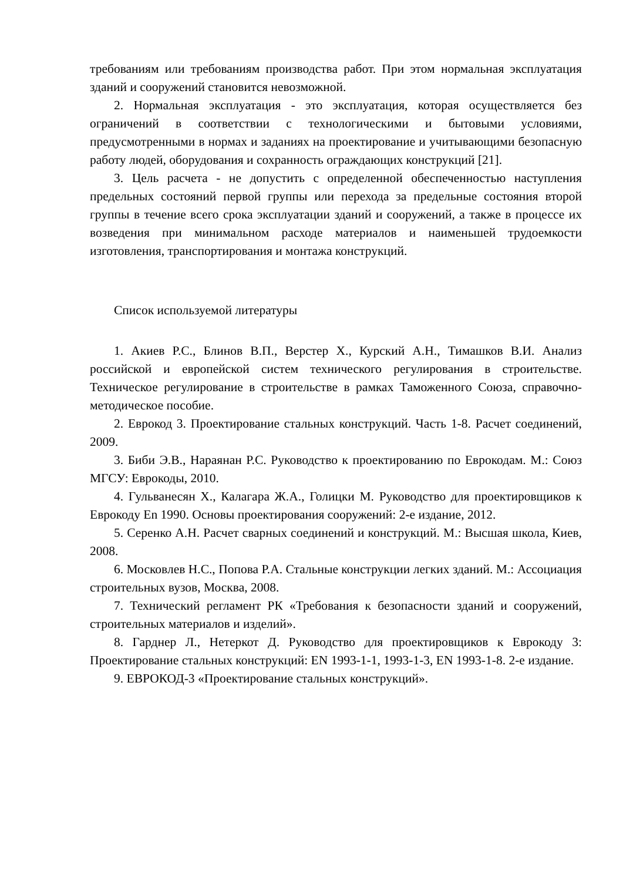требованиям или требованиям производства работ. При этом нормальная эксплуатация зданий и сооружений становится невозможной.
2. Нормальная эксплуатация - это эксплуатация, которая осуществляется без ограничений в соответствии с технологическими и бытовыми условиями, предусмотренными в нормах и заданиях на проектирование и учитывающими безопасную работу людей, оборудования и сохранность ограждающих конструкций [21].
3. Цель расчета - не допустить с определенной обеспеченностью наступления предельных состояний первой группы или перехода за предельные состояния второй группы в течение всего срока эксплуатации зданий и сооружений, а также в процессе их возведения при минимальном расходе материалов и наименьшей трудоемкости изготовления, транспортирования и монтажа конструкций.
Список используемой литературы
1. Акиев Р.С., Блинов В.П., Верстер Х., Курский А.Н., Тимашков В.И. Анализ российской и европейской систем технического регулирования в строительстве. Техническое регулирование в строительстве в рамках Таможенного Союза, справочно-методическое пособие.
2. Еврокод 3. Проектирование стальных конструкций. Часть 1-8. Расчет соединений, 2009.
3. Биби Э.В., Нараянан Р.С. Руководство к проектированию по Еврокодам. М.: Союз МГСУ: Еврокоды, 2010.
4. Гульванесян Х., Калагара Ж.А., Голицки М. Руководство для проектировщиков к Еврокоду En 1990. Основы проектирования сооружений: 2-е издание, 2012.
5. Серенко А.Н. Расчет сварных соединений и конструкций. М.: Высшая школа, Киев, 2008.
6. Московлев Н.С., Попова Р.А. Стальные конструкции легких зданий. М.: Ассоциация строительных вузов, Москва, 2008.
7. Технический регламент РК «Требования к безопасности зданий и сооружений, строительных материалов и изделий».
8. Гарднер Л., Нетеркот Д. Руководство для проектировщиков к Еврокоду 3: Проектирование стальных конструкций: EN 1993-1-1, 1993-1-3, EN 1993-1-8. 2-е издание.
9. ЕВРОКОД-3 «Проектирование стальных конструкций».